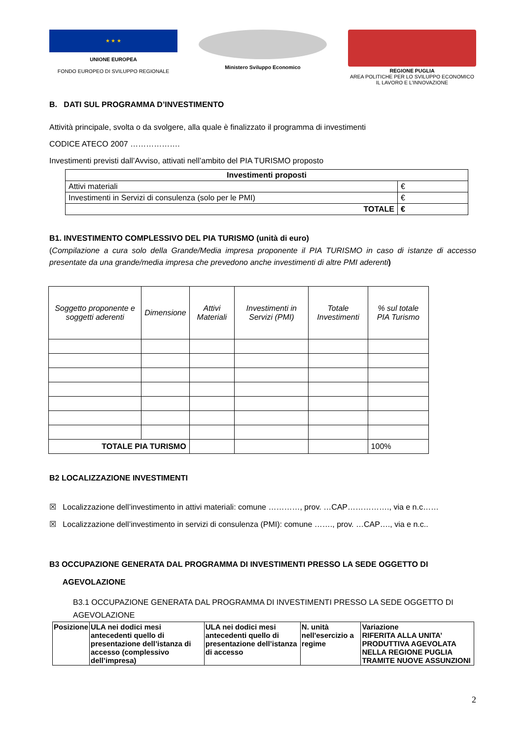★ ★ ★
UNIONE EUROPEA
FONDO EUROPEO DI SVILUPPO REGIONALE
Ministero Sviluppo Economico REGIONE PUGLIA
AREA POLITICHE PER LO SVILUPPO ECONOMICO
IL LAVORO E L’INNOVAZIONE
B. DATI SUL PROGRAMMA D’INVESTIMENTO
Attività principale, svolta o da svolgere, alla quale è finalizzato il programma di investimenti
CODICE ATECO 2007 ……………….
Investimenti previsti dall’Avviso, attivati nell’ambito del PIA TURISMO proposto
| Investimenti proposti | |
| --- | --- |
| Attivi materiali | € |
| Investimenti in Servizi di consulenza (solo per le PMI) | € |
| TOTALE | € |
B1. INVESTIMENTO COMPLESSIVO DEL PIA TURISMO (unità di euro)
(Compilazione a cura solo della Grande/Media impresa proponente il PIA TURISMO in caso di istanze di accesso presentate da una grande/media impresa che prevedono anche investimenti di altre PMI aderenti)
| Soggetto proponente e soggetti aderenti | Dimensione | Attivi Materiali | Investimenti in Servizi (PMI) | Totale Investimenti | % sul totale PIA Turismo |
| --- | --- | --- | --- | --- | --- |
| TOTALE PIA TURISMO | | | | | 100% |
B2 LOCALIZZAZIONE INVESTIMENTI
☒ Localizzazione dell’investimento in attivi materiali: comune …………, prov. …CAP……………., via e n.c……
☒ Localizzazione dell’investimento in servizi di consulenza (PMI): comune ……., prov. …CAP…., via e n.c..
B3 OCCUPAZIONE GENERATA DAL PROGRAMMA DI INVESTIMENTI PRESSO LA SEDE OGGETTO DI
AGEVOLAZIONE
B3.1 OCCUPAZIONE GENERATA DAL PROGRAMMA DI INVESTIMENTI PRESSO LA SEDE OGGETTO DI AGEVOLAZIONE
| Posizione | ULA nei dodici mesi antecedenti quello di presentazione dell’istanza di accesso (complessivo dell’impresa) | ULA nei dodici mesi antecedenti quello di presentazione dell’istanza di accesso | N. unità nell'esercizio a regime | Variazione RIFERITA ALLA UNITA’ PRODUTTIVA AGEVOLATA NELLA REGIONE PUGLIA TRAMITE NUOVE ASSUNZIONI |
| --- | --- | --- | --- | --- |
2